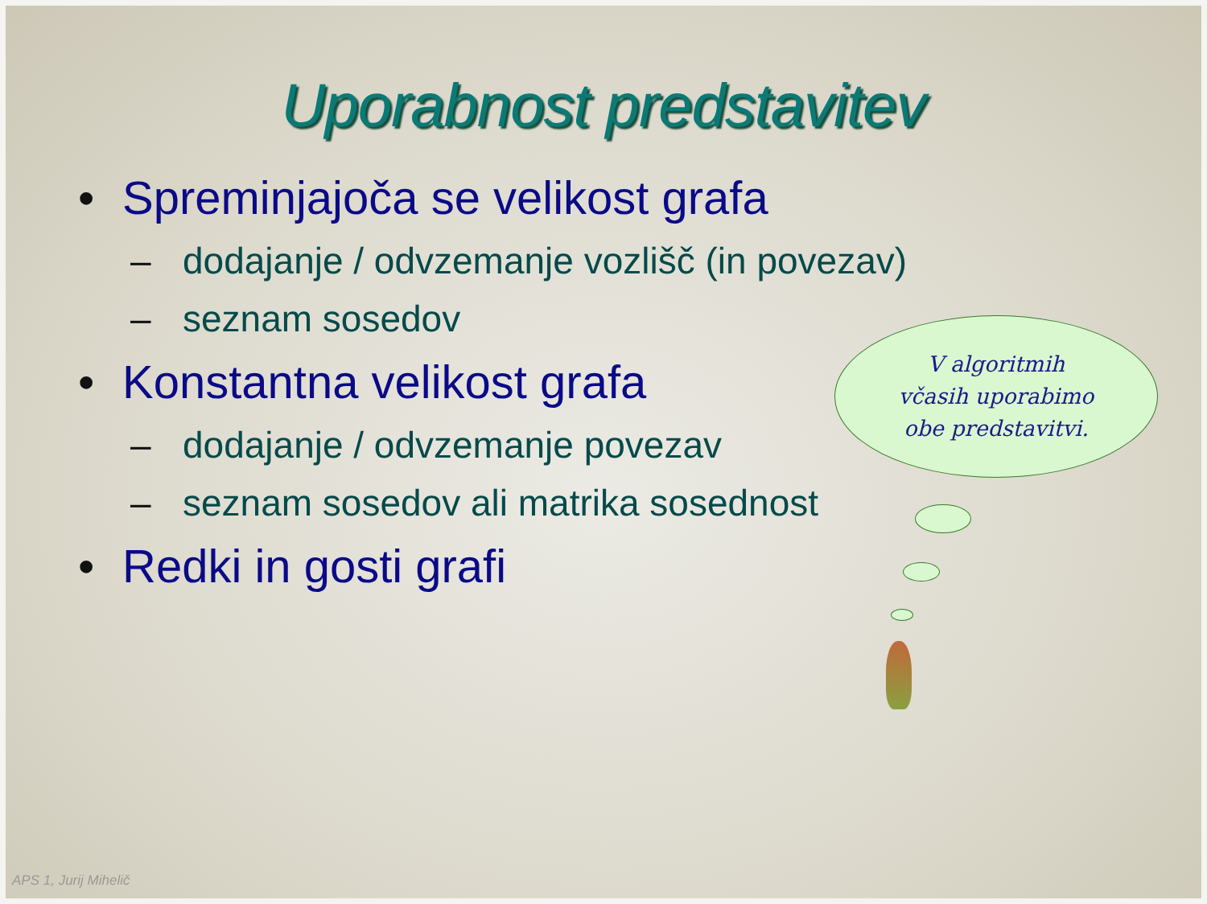Uporabnost predstavitev
• Spreminjajoča se velikost grafa
– dodajanje / odvzemanje vozlišč (in povezav)
– seznam sosedov
• Konstantna velikost grafa
– dodajanje / odvzemanje povezav
– seznam sosedov ali matrika sosednost
• Redki in gosti grafi
V algoritmih
včasih uporabimo
obe predstavitvi.
APS 1, Jurij Mihelič